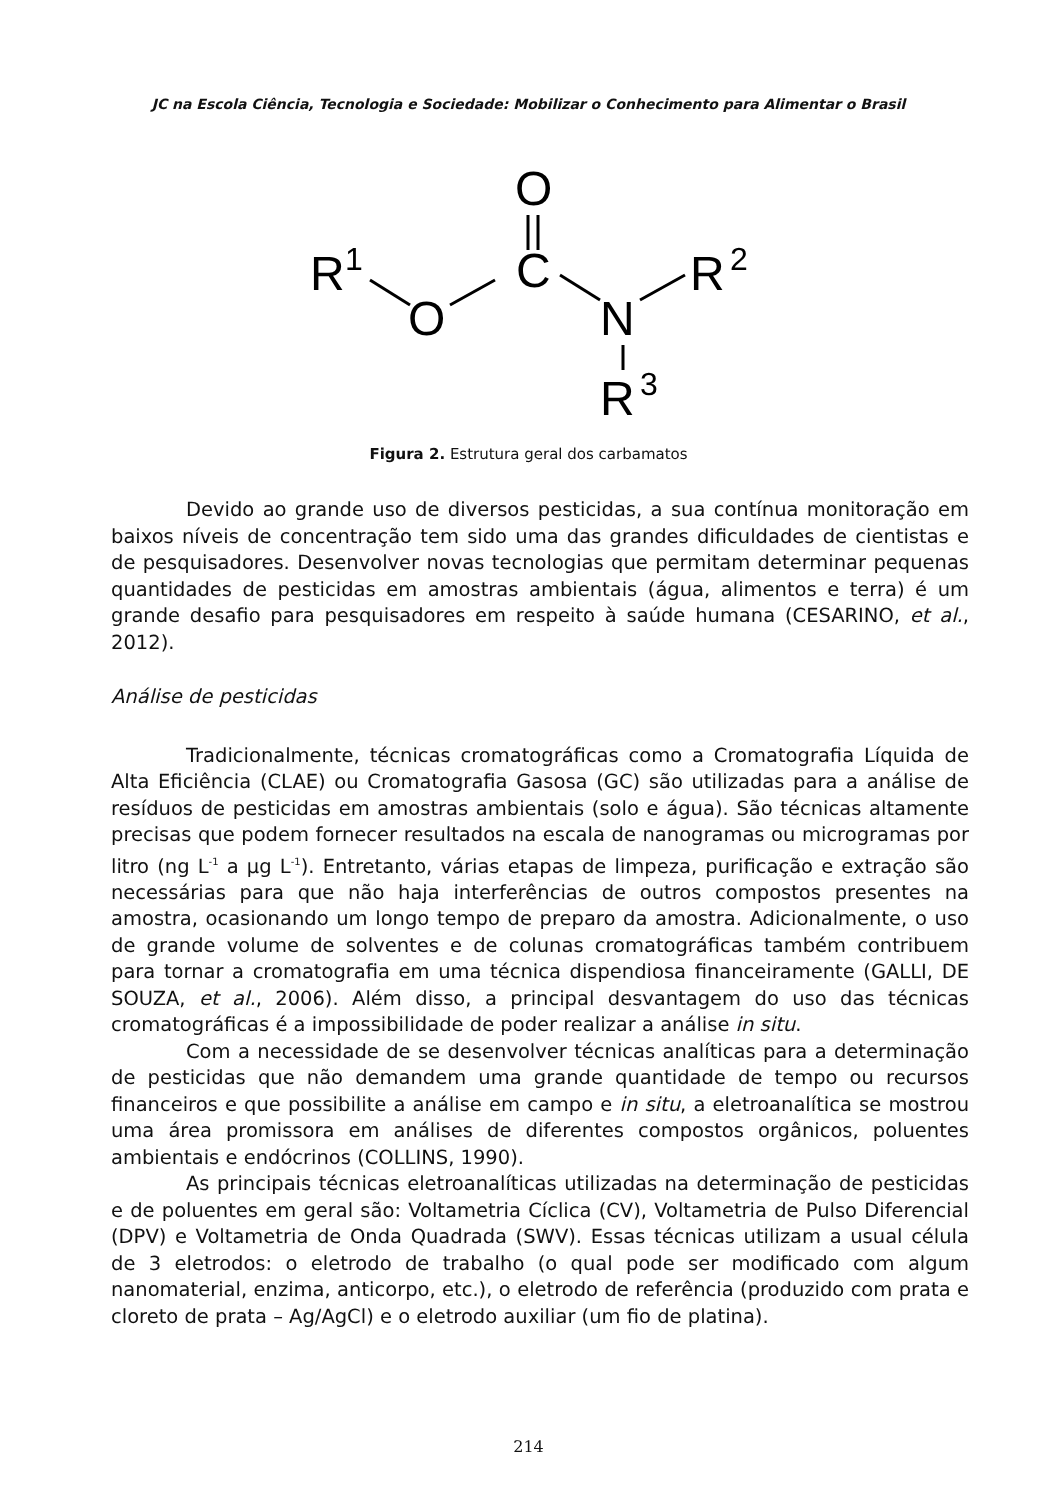JC na Escola Ciência, Tecnologia e Sociedade: Mobilizar o Conhecimento para Alimentar o Brasil
R
1
O
O
C
N
R
2
R
3
Figura 2. Estrutura geral dos carbamatos
Devido ao grande uso de diversos pesticidas, a sua contínua monitoração em baixos níveis de concentração tem sido uma das grandes dificuldades de cientistas e de pesquisadores. Desenvolver novas tecnologias que permitam determinar pequenas quantidades de pesticidas em amostras ambientais (água, alimentos e terra) é um grande desafio para pesquisadores em respeito à saúde humana (CESARINO, et al., 2012).
Análise de pesticidas
Tradicionalmente, técnicas cromatográficas como a Cromatografia Líquida de Alta Eficiência (CLAE) ou Cromatografia Gasosa (GC) são utilizadas para a análise de resíduos de pesticidas em amostras ambientais (solo e água). São técnicas altamente precisas que podem fornecer resultados na escala de nanogramas ou microgramas por litro (ng L<sup>-1</sup> a µg L<sup>-1</sup>). Entretanto, várias etapas de limpeza, purificação e extração são necessárias para que não haja interferências de outros compostos presentes na amostra, ocasionando um longo tempo de preparo da amostra. Adicionalmente, o uso de grande volume de solventes e de colunas cromatográficas também contribuem para tornar a cromatografia em uma técnica dispendiosa financeiramente (GALLI, DE SOUZA, et al., 2006). Além disso, a principal desvantagem do uso das técnicas cromatográficas é a impossibilidade de poder realizar a análise in situ.
Com a necessidade de se desenvolver técnicas analíticas para a determinação de pesticidas que não demandem uma grande quantidade de tempo ou recursos financeiros e que possibilite a análise em campo e in situ, a eletroanalítica se mostrou uma área promissora em análises de diferentes compostos orgânicos, poluentes ambientais e endócrinos (COLLINS, 1990).
As principais técnicas eletroanalíticas utilizadas na determinação de pesticidas e de poluentes em geral são: Voltametria Cíclica (CV), Voltametria de Pulso Diferencial (DPV) e Voltametria de Onda Quadrada (SWV). Essas técnicas utilizam a usual célula de 3 eletrodos: o eletrodo de trabalho (o qual pode ser modificado com algum nanomaterial, enzima, anticorpo, etc.), o eletrodo de referência (produzido com prata e cloreto de prata – Ag/AgCl) e o eletrodo auxiliar (um fio de platina).
214